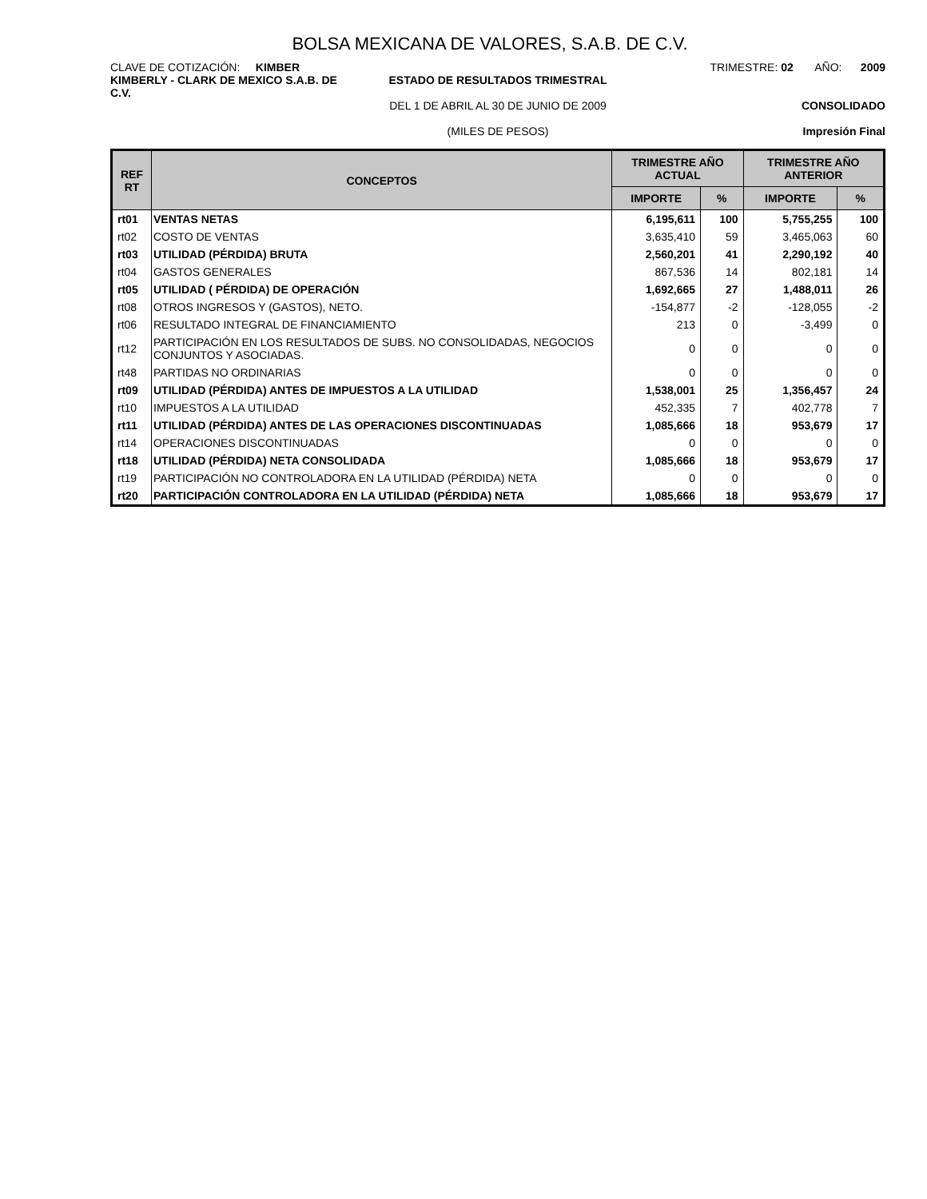BOLSA MEXICANA DE VALORES, S.A.B. DE C.V.
CLAVE DE COTIZACIÓN: KIMBER
KIMBERLY - CLARK DE MEXICO S.A.B. DE C.V.
ESTADO DE RESULTADOS TRIMESTRAL
DEL 1 DE ABRIL AL 30 DE JUNIO DE 2009
(MILES DE PESOS)
TRIMESTRE: 02 AÑO: 2009
CONSOLIDADO
Impresión Final
| REF RT | CONCEPTOS | TRIMESTRE AÑO ACTUAL | | TRIMESTRE AÑO ANTERIOR | |
| --- | --- | --- | --- | --- | --- |
| | | IMPORTE | % | IMPORTE | % |
| rt01 | VENTAS NETAS | 6,195,611 | 100 | 5,755,255 | 100 |
| rt02 | COSTO DE VENTAS | 3,635,410 | 59 | 3,465,063 | 60 |
| rt03 | UTILIDAD (PÉRDIDA) BRUTA | 2,560,201 | 41 | 2,290,192 | 40 |
| rt04 | GASTOS GENERALES | 867,536 | 14 | 802,181 | 14 |
| rt05 | UTILIDAD ( PÉRDIDA) DE OPERACIÓN | 1,692,665 | 27 | 1,488,011 | 26 |
| rt08 | OTROS INGRESOS Y (GASTOS), NETO. | -154,877 | -2 | -128,055 | -2 |
| rt06 | RESULTADO INTEGRAL DE FINANCIAMIENTO | 213 | 0 | -3,499 | 0 |
| rt12 | PARTICIPACIÓN EN LOS RESULTADOS DE SUBS. NO CONSOLIDADAS, NEGOCIOS CONJUNTOS Y ASOCIADAS. | 0 | 0 | 0 | 0 |
| rt48 | PARTIDAS NO ORDINARIAS | 0 | 0 | 0 | 0 |
| rt09 | UTILIDAD (PÉRDIDA) ANTES DE IMPUESTOS A LA UTILIDAD | 1,538,001 | 25 | 1,356,457 | 24 |
| rt10 | IMPUESTOS A LA UTILIDAD | 452,335 | 7 | 402,778 | 7 |
| rt11 | UTILIDAD (PÉRDIDA) ANTES DE LAS OPERACIONES DISCONTINUADAS | 1,085,666 | 18 | 953,679 | 17 |
| rt14 | OPERACIONES DISCONTINUADAS | 0 | 0 | 0 | 0 |
| rt18 | UTILIDAD (PÉRDIDA) NETA CONSOLIDADA | 1,085,666 | 18 | 953,679 | 17 |
| rt19 | PARTICIPACIÓN NO CONTROLADORA EN LA UTILIDAD (PÉRDIDA) NETA | 0 | 0 | 0 | 0 |
| rt20 | PARTICIPACIÓN CONTROLADORA EN LA UTILIDAD (PÉRDIDA) NETA | 1,085,666 | 18 | 953,679 | 17 |